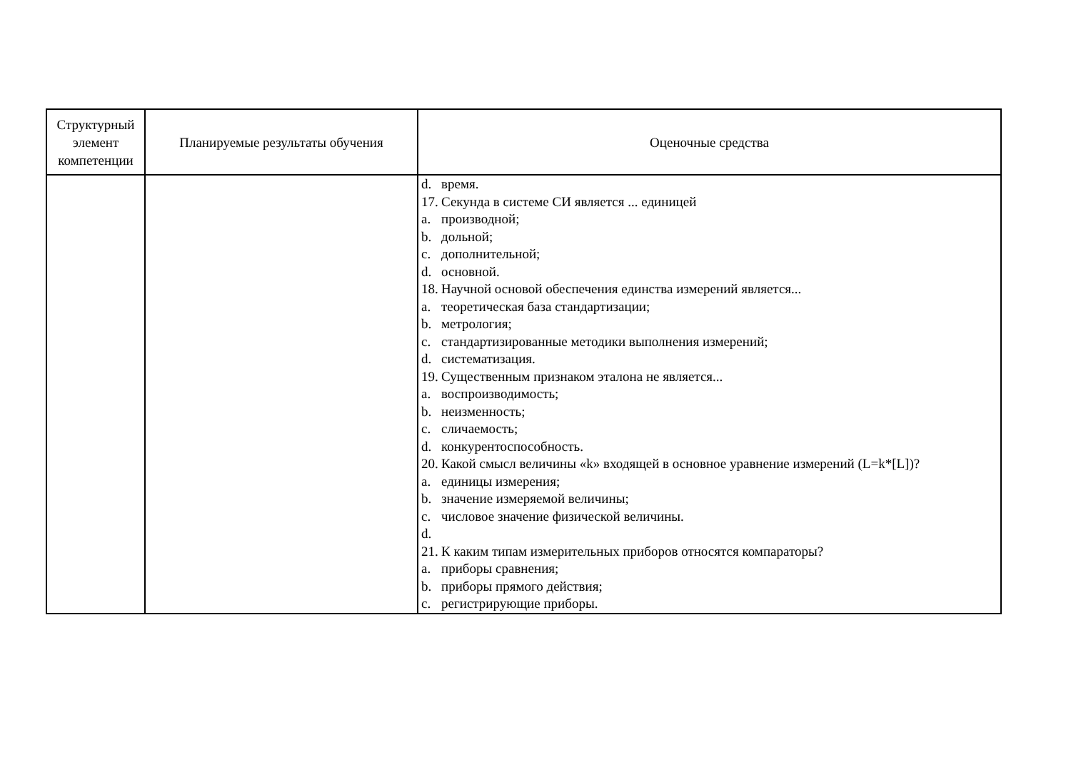| Структурный элемент компетенции | Планируемые результаты обучения | Оценочные средства |
| --- | --- | --- |
| | | d. время. 17. Секунда в системе СИ является ... единицей a. производной; b. дольной; c. дополнительной; d. основной. 18. Научной основой обеспечения единства измерений является... a. теоретическая база стандартизации; b. метрология; c. стандартизированные методики выполнения измерений; d. систематизация. 19. Существенным признаком эталона не является... a. воспроизводимость; b. неизменность; c. сличаемость; d. конкурентоспособность. 20. Какой смысл величины «k» входящей в основное уравнение измерений (L=k*[L])? a. единицы измерения; b. значение измеряемой величины; c. числовое значение физической величины. d. 21. К каким типам измерительных приборов относятся компараторы? a. приборы сравнения; b. приборы прямого действия; c. регистрирующие приборы. |